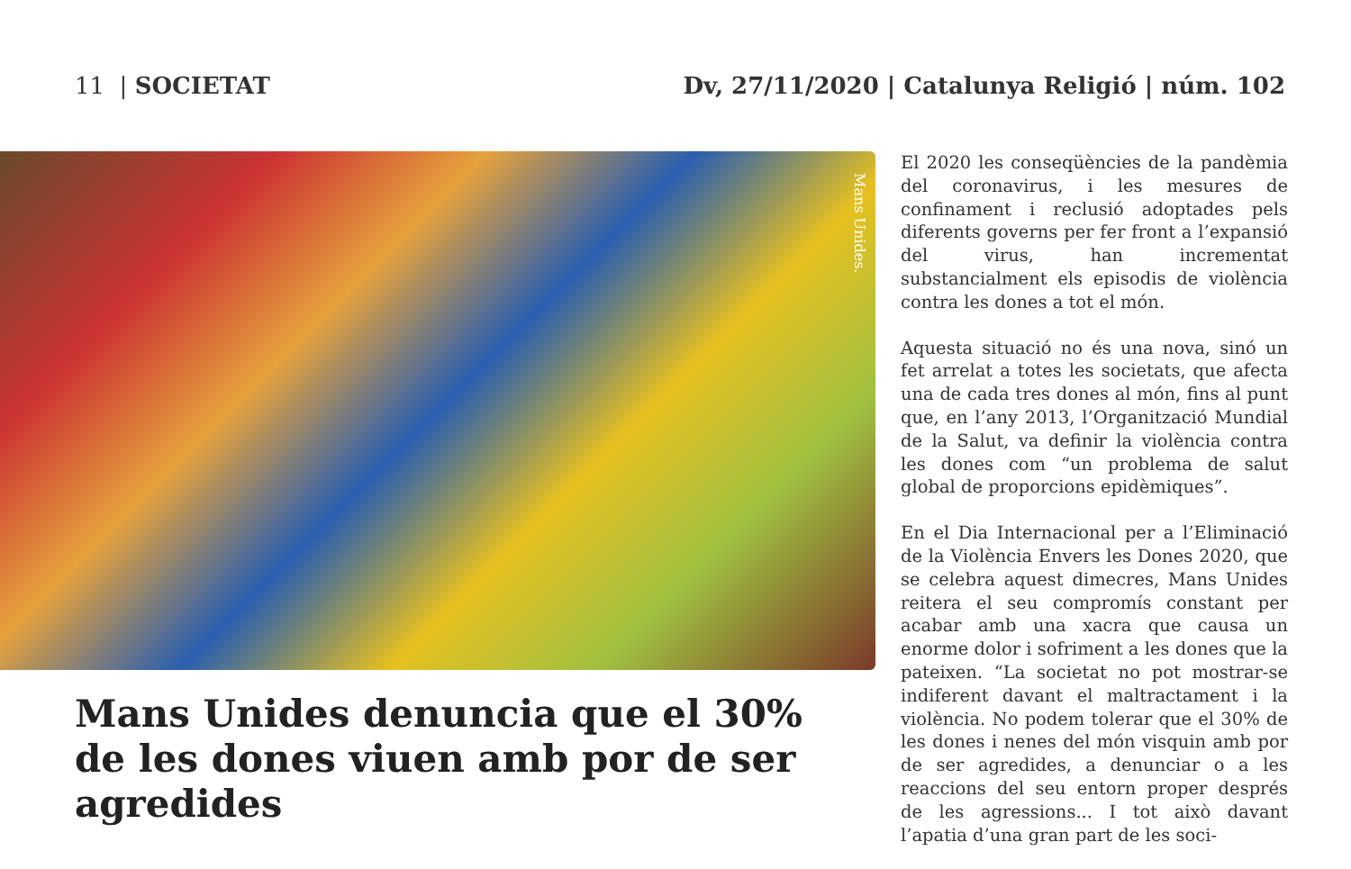11 | SOCIETAT Dv, 27/11/2020 | Catalunya Religió | núm. 102
Mans Unides.
Mans Unides denuncia que el 30%
de les dones viuen amb por de ser agredides
El 2020 les conseqüències de la pandèmia del coronavirus, i les mesures de confinament i reclusió adoptades pels diferents governs per fer front a l’expansió del virus, han incrementat substancialment els episodis de violència contra les dones a tot el món.
Aquesta situació no és una nova, sinó un fet arrelat a totes les societats, que afecta una de cada tres dones al món, fins al punt que, en l’any 2013, l’Organització Mundial de la Salut, va definir la violència contra les dones com “un problema de salut global de proporcions epidèmiques”.
En el Dia Internacional per a l’Eliminació de la Violència Envers les Dones 2020, que se celebra aquest dimecres, Mans Unides reitera el seu compromís constant per acabar amb una xacra que causa un enorme dolor i sofriment a les dones que la pateixen. “La societat no pot mostrar-se indiferent davant el maltractament i la violència. No podem tolerar que el 30% de les dones i nenes del món visquin amb por de ser agredides, a denunciar o a les reaccions del seu entorn proper després de les agressions... I tot això davant l’apatia d’una gran part de les soci-